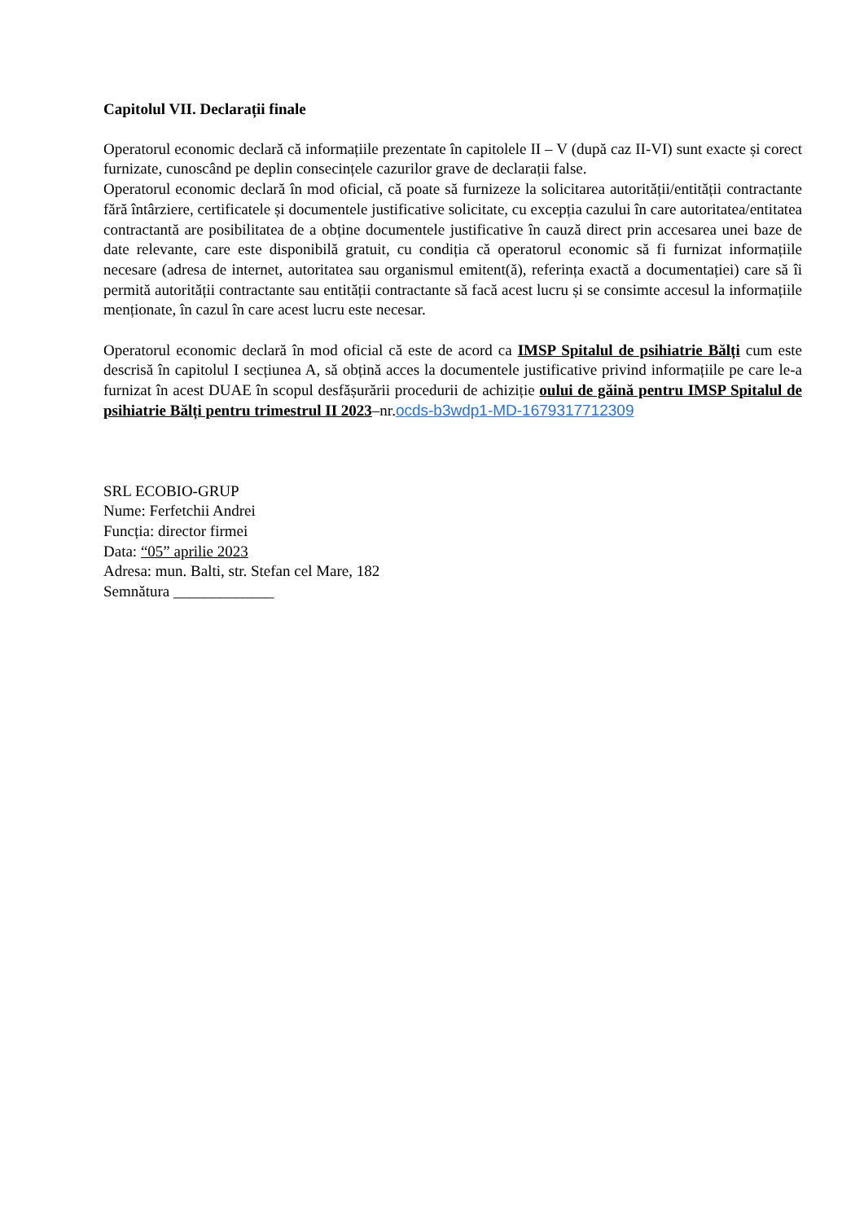Capitolul VII. Declarații finale
Operatorul economic declară că informațiile prezentate în capitolele II – V (după caz II-VI) sunt exacte și corect furnizate, cunoscând pe deplin consecințele cazurilor grave de declarații false.
Operatorul economic declară în mod oficial, că poate să furnizeze la solicitarea autorității/entității contractante fără întârziere, certificatele și documentele justificative solicitate, cu excepția cazului în care autoritatea/entitatea contractantă are posibilitatea de a obține documentele justificative în cauză direct prin accesarea unei baze de date relevante, care este disponibilă gratuit, cu condiția că operatorul economic să fi furnizat informațiile necesare (adresa de internet, autoritatea sau organismul emitent(ă), referința exactă a documentației) care să îi permită autorității contractante sau entității contractante să facă acest lucru și se consimte accesul la informațiile menționate, în cazul în care acest lucru este necesar.
Operatorul economic declară în mod oficial că este de acord ca IMSP Spitalul de psihiatrie Bălți cum este descrisă în capitolul I secțiunea A, să obțină acces la documentele justificative privind informațiile pe care le-a furnizat în acest DUAE în scopul desfășurării procedurii de achiziție oului de găină pentru IMSP Spitalul de psihiatrie Bălți pentru trimestrul II 2023–nr.ocds-b3wdp1-MD-1679317712309
SRL ECOBIO-GRUP
Nume: Ferfetchii Andrei
Funcția: director firmei
Data: “05” aprilie 2023
Adresa: mun. Balti, str. Stefan cel Mare, 182
Semnătura _____________